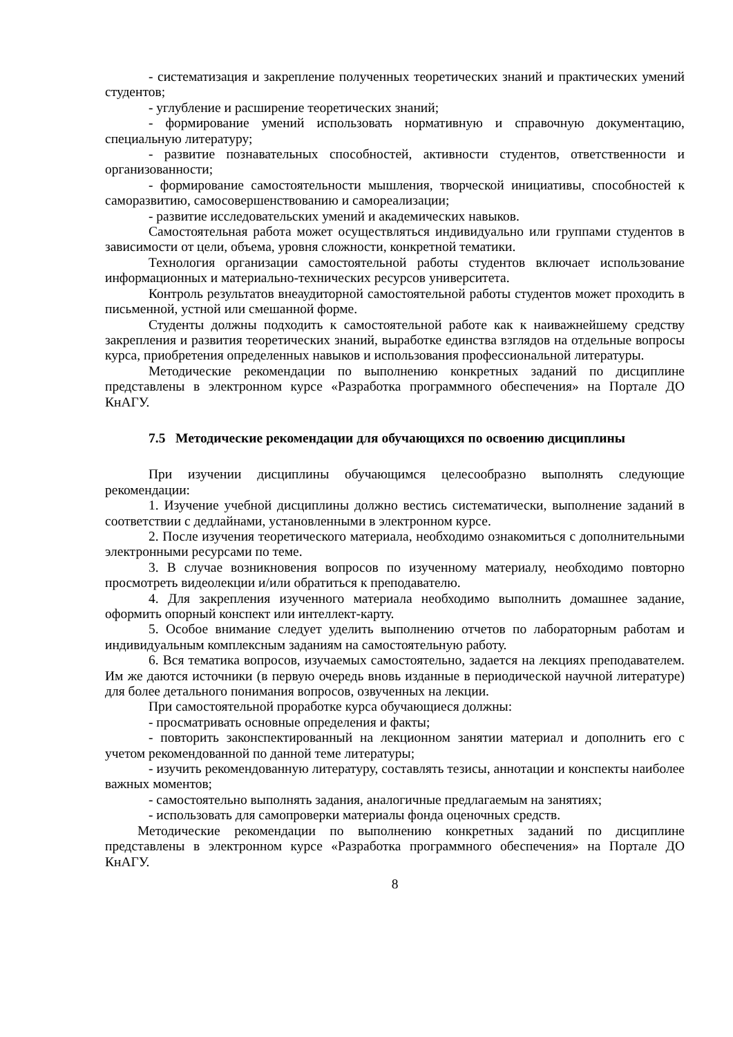- систематизация и закрепление полученных теоретических знаний и практических умений студентов;
- углубление и расширение теоретических знаний;
- формирование умений использовать нормативную и справочную документацию, специальную литературу;
- развитие познавательных способностей, активности студентов, ответственности и организованности;
- формирование самостоятельности мышления, творческой инициативы, способностей к саморазвитию, самосовершенствованию и самореализации;
- развитие исследовательских умений и академических навыков.
Самостоятельная работа может осуществляться индивидуально или группами студентов в зависимости от цели, объема, уровня сложности, конкретной тематики.
Технология организации самостоятельной работы студентов включает использование информационных и материально-технических ресурсов университета.
Контроль результатов внеаудиторной самостоятельной работы студентов может проходить в письменной, устной или смешанной форме.
Студенты должны подходить к самостоятельной работе как к наиважнейшему средству закрепления и развития теоретических знаний, выработке единства взглядов на отдельные вопросы курса, приобретения определенных навыков и использования профессиональной литературы.
Методические рекомендации по выполнению конкретных заданий по дисциплине представлены в электронном курсе «Разработка программного обеспечения» на Портале ДО КнАГУ.
7.5 Методические рекомендации для обучающихся по освоению дисциплины
При изучении дисциплины обучающимся целесообразно выполнять следующие рекомендации:
1. Изучение учебной дисциплины должно вестись систематически, выполнение заданий в соответствии с дедлайнами, установленными в электронном курсе.
2. После изучения теоретического материала, необходимо ознакомиться с дополнительными электронными ресурсами по теме.
3. В случае возникновения вопросов по изученному материалу, необходимо повторно просмотреть видеолекции и/или обратиться к преподавателю.
4. Для закрепления изученного материала необходимо выполнить домашнее задание, оформить опорный конспект или интеллект-карту.
5. Особое внимание следует уделить выполнению отчетов по лабораторным работам и индивидуальным комплексным заданиям на самостоятельную работу.
6. Вся тематика вопросов, изучаемых самостоятельно, задается на лекциях преподавателем. Им же даются источники (в первую очередь вновь изданные в периодической научной литературе) для более детального понимания вопросов, озвученных на лекции.
При самостоятельной проработке курса обучающиеся должны:
- просматривать основные определения и факты;
- повторить законспектированный на лекционном занятии материал и дополнить его с учетом рекомендованной по данной теме литературы;
- изучить рекомендованную литературу, составлять тезисы, аннотации и конспекты наиболее важных моментов;
- самостоятельно выполнять задания, аналогичные предлагаемым на занятиях;
- использовать для самопроверки материалы фонда оценочных средств.
Методические рекомендации по выполнению конкретных заданий по дисциплине представлены в электронном курсе «Разработка программного обеспечения» на Портале ДО КнАГУ.
8